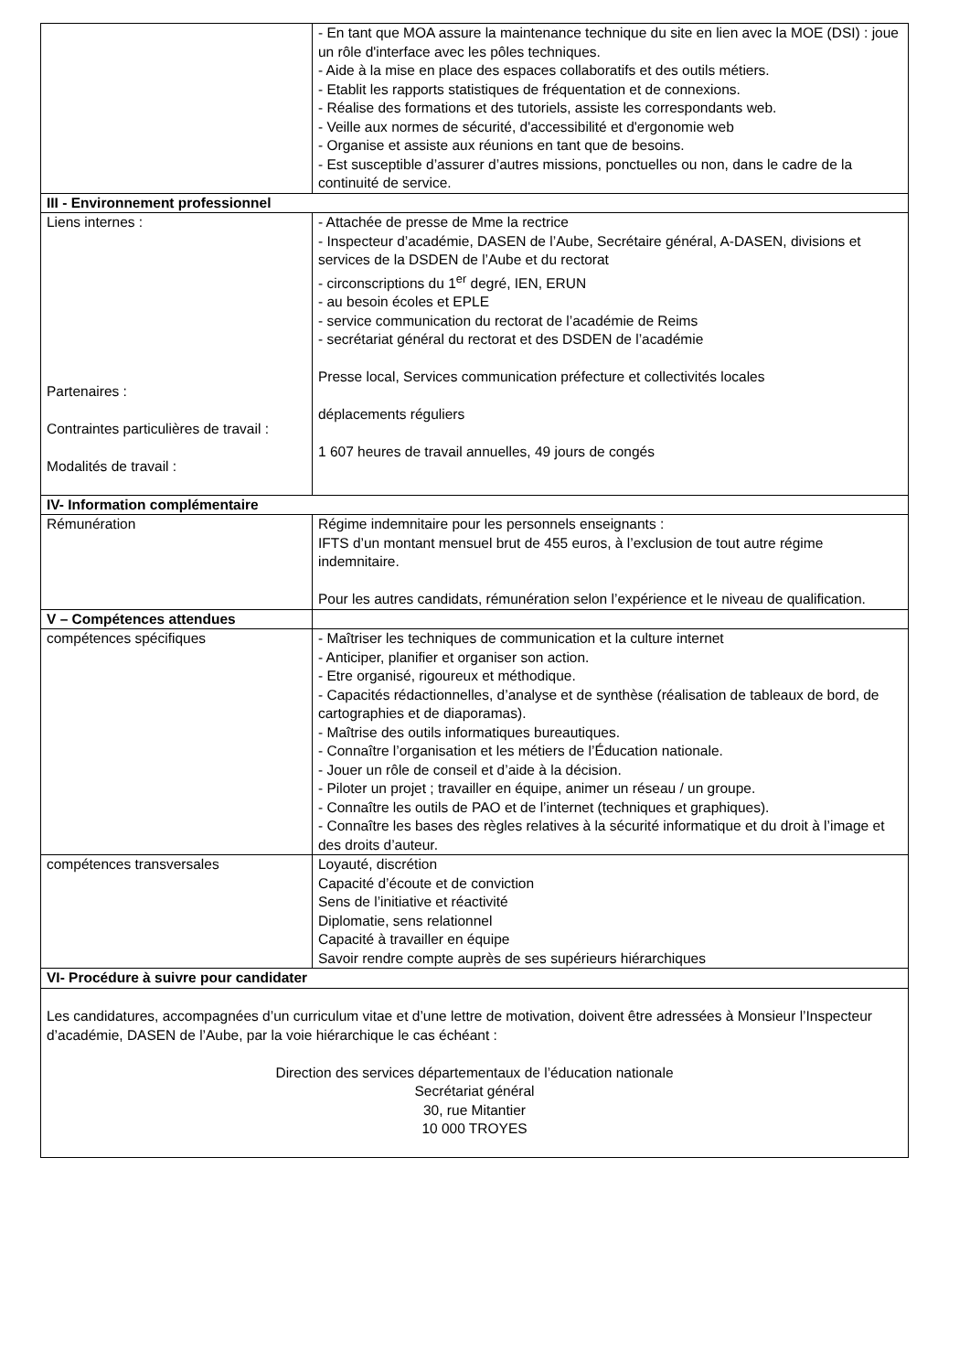| | - En tant que MOA assure la maintenance technique du site en lien avec la MOE (DSI) : joue un rôle d'interface avec les pôles techniques. - Aide à la mise en place des espaces collaboratifs et des outils métiers. - Etablit les rapports statistiques de fréquentation et de connexions. - Réalise des formations et des tutoriels, assiste les correspondants web. - Veille aux normes de sécurité, d'accessibilité et d'ergonomie web - Organise et assiste aux réunions en tant que de besoins. - Est susceptible d’assurer d’autres missions, ponctuelles ou non, dans le cadre de la continuité de service. |
| III - Environnement professionnel | |
| Liens internes : Partenaires : Contraintes particulières de travail : Modalités de travail : | - Attachée de presse de Mme la rectrice - Inspecteur d’académie, DASEN de l’Aube, Secrétaire général, A-DASEN, divisions et services de la DSDEN de l’Aube et du rectorat - circonscriptions du 1<sup>er</sup> degré, IEN, ERUN - au besoin écoles et EPLE - service communication du rectorat de l’académie de Reims - secrétariat général du rectorat et des DSDEN de l’académie Presse local, Services communication préfecture et collectivités locales déplacements réguliers 1 607 heures de travail annuelles, 49 jours de congés |
| IV- Information complémentaire | |
| Rémunération | Régime indemnitaire pour les personnels enseignants : IFTS d’un montant mensuel brut de 455 euros, à l’exclusion de tout autre régime indemnitaire. Pour les autres candidats, rémunération selon l’expérience et le niveau de qualification. |
| V – Compétences attendues | |
| compétences spécifiques | - Maîtriser les techniques de communication et la culture internet - Anticiper, planifier et organiser son action. - Etre organisé, rigoureux et méthodique. - Capacités rédactionnelles, d’analyse et de synthèse (réalisation de tableaux de bord, de cartographies et de diaporamas). - Maîtrise des outils informatiques bureautiques. - Connaître l’organisation et les métiers de l’Éducation nationale. - Jouer un rôle de conseil et d’aide à la décision. - Piloter un projet ; travailler en équipe, animer un réseau / un groupe. - Connaître les outils de PAO et de l’internet (techniques et graphiques). - Connaître les bases des règles relatives à la sécurité informatique et du droit à l’image et des droits d’auteur. |
| compétences transversales | Loyauté, discrétion Capacité d’écoute et de conviction Sens de l’initiative et réactivité Diplomatie, sens relationnel Capacité à travailler en équipe Savoir rendre compte auprès de ses supérieurs hiérarchiques |
| VI- Procédure à suivre pour candidater | |
| Les candidatures, accompagnées d’un curriculum vitae et d’une lettre de motivation, doivent être adressées à Monsieur l’Inspecteur d’académie, DASEN de l’Aube, par la voie hiérarchique le cas échéant : Direction des services départementaux de l’éducation nationale Secrétariat général 30, rue Mitantier 10 000 TROYES | |